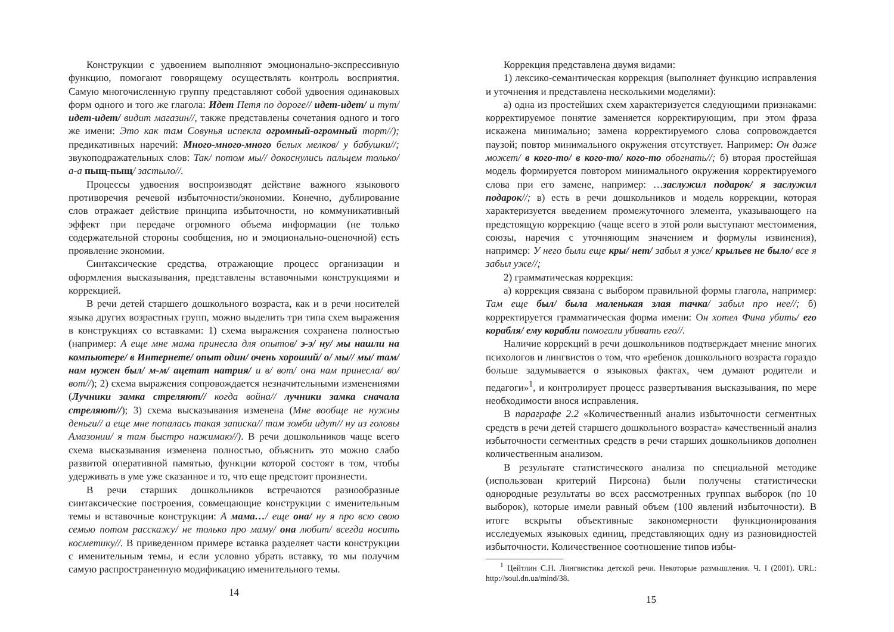Конструкции с удвоением выполняют эмоционально-экспрессивную функцию, помогают говорящему осуществлять контроль восприятия. Самую многочисленную группу представляют собой удвоения одинаковых форм одного и того же глагола: Идет Петя по дороге// идет-идет/ и тут/ идет-идет/ видит магазин//, также представлены сочетания одного и того же имени: Это как там Совунья испекла огромный-огромный торт//); предикативных наречий: Много-много-много белых мелков/ у бабушки//; звукоподражательных слов: Так/ потом мы// докоснулись пальцем только/ а-а пыщ-пыщ/ застыло//.
Процессы удвоения воспроизводят действие важного языкового противоречия речевой избыточности/экономии. Конечно, дублирование слов отражает действие принципа избыточности, но коммуникативный эффект при передаче огромного объема информации (не только содержательной стороны сообщения, но и эмоционально-оценочной) есть проявление экономии.
Синтаксические средства, отражающие процесс организации и оформления высказывания, представлены вставочными конструкциями и коррекцией.
В речи детей старшего дошкольного возраста, как и в речи носителей языка других возрастных групп, можно выделить три типа схем выражения в конструкциях со вставками: 1) схема выражения сохранена полностью (например: А еще мне мама принесла для опытов/ э-э/ ну/ мы нашли на компьютере/ в Интернете/ опыт один/ очень хороший/ о/ мы// мы/ там/ нам нужен был/ м-м/ ацетат натрия/ и в/ вот/ она нам принесла/ во/ вот//); 2) схема выражения сопровождается незначительными изменениями (Лучники замка стреляют// когда война// лучники замка сначала стреляют//); 3) схема высказывания изменена (Мне вообще не нужны деньги// а еще мне попалась такая записка// там зомби идут// ну из головы Амазонии/ я там быстро нажимаю//). В речи дошкольников чаще всего схема высказывания изменена полностью, объяснить это можно слабо развитой оперативной памятью, функции которой состоят в том, чтобы удерживать в уме уже сказанное и то, что еще предстоит произнести.
В речи старших дошкольников встречаются разнообразные синтаксические построения, совмещающие конструкции с именительным темы и вставочные конструкции: А мама…/ еще она/ ну я про всю свою семью потом расскажу/ не только про маму/ она любит/ всегда носить косметику//. В приведенном примере вставка разделяет части конструкции с именительным темы, и если условно убрать вставку, то мы получим самую распространенную модификацию именительного темы.
14
Коррекция представлена двумя видами:
1) лексико-семантическая коррекция (выполняет функцию исправления и уточнения и представлена несколькими моделями):
а) одна из простейших схем характеризуется следующими признаками: корректируемое понятие заменяется корректирующим, при этом фраза искажена минимально; замена корректируемого слова сопровождается паузой; повтор минимального окружения отсутствует. Например: Он даже может/ в кого-то/ в кого-то/ кого-то обогнать//; б) вторая простейшая модель формируется повтором минимального окружения корректируемого слова при его замене, например: …заслужил подарок/ я заслужил подарок//; в) есть в речи дошкольников и модель коррекции, которая характеризуется введением промежуточного элемента, указывающего на предстоящую коррекцию (чаще всего в этой роли выступают местоимения, союзы, наречия с уточняющим значением и формулы извинения), например: У него были еще кры/ нет/ забыл я уже/ крыльев не было/ все я забыл уже//;
2) грамматическая коррекция:
а) коррекция связана с выбором правильной формы глагола, например: Там еще был/ была маленькая злая тачка/ забыл про нее//; б) корректируется грамматическая форма имени: Он хотел Фина убить/ его корабля/ ему корабли помогали убивать его//.
Наличие коррекций в речи дошкольников подтверждает мнение многих психологов и лингвистов о том, что «ребенок дошкольного возраста гораздо больше задумывается о языковых фактах, чем думают родители и педагоги»<sup>1</sup>, и контролирует процесс развертывания высказывания, по мере необходимости внося исправления.
В параграфе 2.2 «Количественный анализ избыточности сегментных средств в речи детей старшего дошкольного возраста» качественный анализ избыточности сегментных средств в речи старших дошкольников дополнен количественным анализом.
В результате статистического анализа по специальной методике (использован критерий Пирсона) были получены статистически однородные результаты во всех рассмотренных группах выборок (по 10 выборок), которые имели равный объем (100 явлений избыточности). В итоге вскрыты объективные закономерности функционирования исследуемых языковых единиц, представляющих одну из разновидностей избыточности. Количественное соотношение типов избы-
<sup>1</sup> Цейтлин С.Н. Лингвистика детской речи. Некоторые размышления. Ч. I (2001). URL: http://soul.dn.ua/mind/38.
15